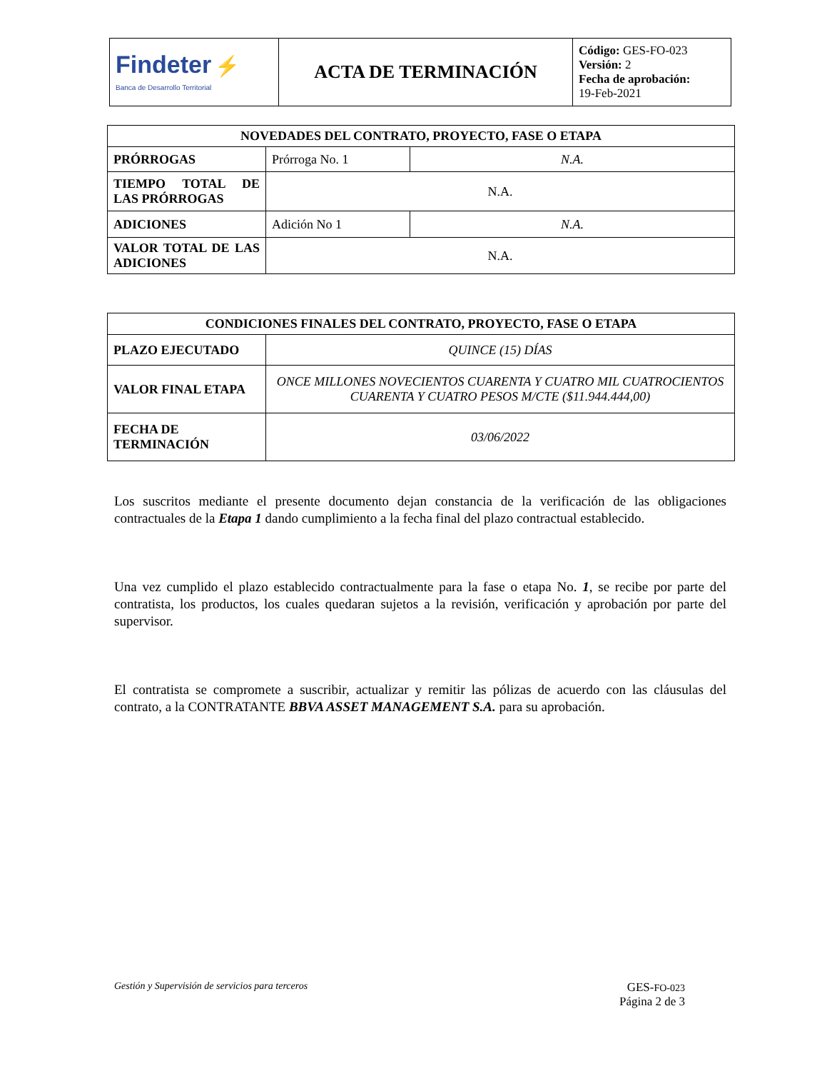| Findeter ⚡ Banca de Desarrollo Territorial | ACTA DE TERMINACIÓN | Código: GES-FO-023 Versión: 2 Fecha de aprobación: 19-Feb-2021 |
| NOVEDADES DEL CONTRATO, PROYECTO, FASE O ETAPA | | |
| --- | --- | --- |
| PRÓRROGAS | Prórroga No. 1 | N.A. |
| TIEMPO TOTAL DE LAS PRÓRROGAS | N.A. | |
| ADICIONES | Adición No 1 | N.A. |
| VALOR TOTAL DE LAS ADICIONES | N.A. | |
| CONDICIONES FINALES DEL CONTRATO, PROYECTO, FASE O ETAPA | |
| --- | --- |
| PLAZO EJECUTADO | QUINCE (15) DÍAS |
| VALOR FINAL ETAPA | ONCE MILLONES NOVECIENTOS CUARENTA Y CUATRO MIL CUATROCIENTOS CUARENTA Y CUATRO PESOS M/CTE ($11.944.444,00) |
| FECHA DE TERMINACIÓN | 03/06/2022 |
Los suscritos mediante el presente documento dejan constancia de la verificación de las obligaciones contractuales de la Etapa 1 dando cumplimiento a la fecha final del plazo contractual establecido.
Una vez cumplido el plazo establecido contractualmente para la fase o etapa No. 1, se recibe por parte del contratista, los productos, los cuales quedaran sujetos a la revisión, verificación y aprobación por parte del supervisor.
El contratista se compromete a suscribir, actualizar y remitir las pólizas de acuerdo con las cláusulas del contrato, a la CONTRATANTE BBVA ASSET MANAGEMENT S.A. para su aprobación.
Gestión y Supervisión de servicios para terceros GES-FO-023
Página 2 de 3